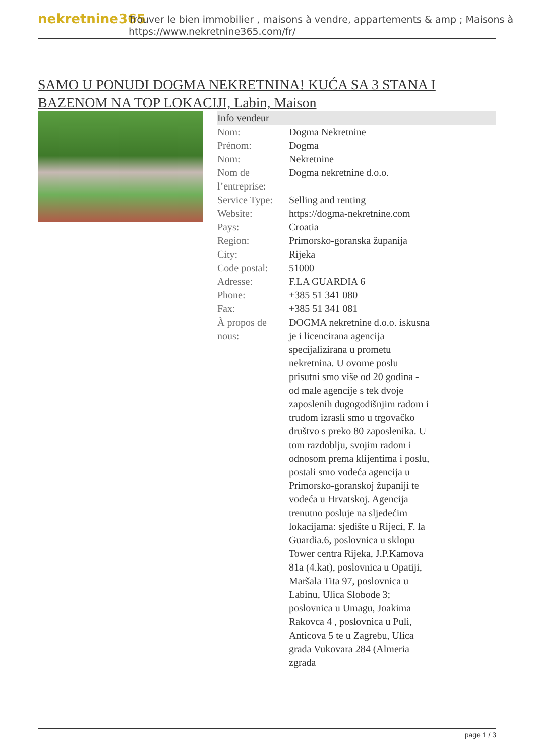nekretnine365
Trouver le bien immobilier , maisons à vendre, appartements & amp ; Maisons à
https://www.nekretnine365.com/fr/
SAMO U PONUDI DOGMA NEKRETNINA! KUĆA SA 3 STANA I BAZENOM NA TOP LOKACIJI, Labin, Maison
| Info vendeur | |
| --- | --- |
| Nom: | Dogma Nekretnine |
| Prénom: | Dogma |
| Nom: | Nekretnine |
| Nom de l’entreprise: | Dogma nekretnine d.o.o. |
| Service Type: | Selling and renting |
| Website: | https://dogma-nekretnine.com |
| Pays: | Croatia |
| Region: | Primorsko-goranska županija |
| City: | Rijeka |
| Code postal: | 51000 |
| Adresse: | F.LA GUARDIA 6 |
| Phone: | +385 51 341 080 |
| Fax: | +385 51 341 081 |
| À propos de nous: | DOGMA nekretnine d.o.o. iskusna je i licencirana agencija specijalizirana u prometu nekretnina. U ovome poslu prisutni smo više od 20 godina - od male agencije s tek dvoje zaposlenih dugogodišnjim radom i trudom izrasli smo u trgovačko društvo s preko 80 zaposlenika. U tom razdoblju, svojim radom i odnosom prema klijentima i poslu, postali smo vodeća agencija u Primorsko-goranskoj županiji te vodeća u Hrvatskoj. Agencija trenutno posluje na sljedećim lokacijama: sjedište u Rijeci, F. la Guardia.6, poslovnica u sklopu Tower centra Rijeka, J.P.Kamova 81a (4.kat), poslovnica u Opatiji, Maršala Tita 97, poslovnica u Labinu, Ulica Slobode 3; poslovnica u Umagu, Joakima Rakovca 4 , poslovnica u Puli, Anticova 5 te u Zagrebu, Ulica grada Vukovara 284 (Almeria zgrada |
page 1 / 3